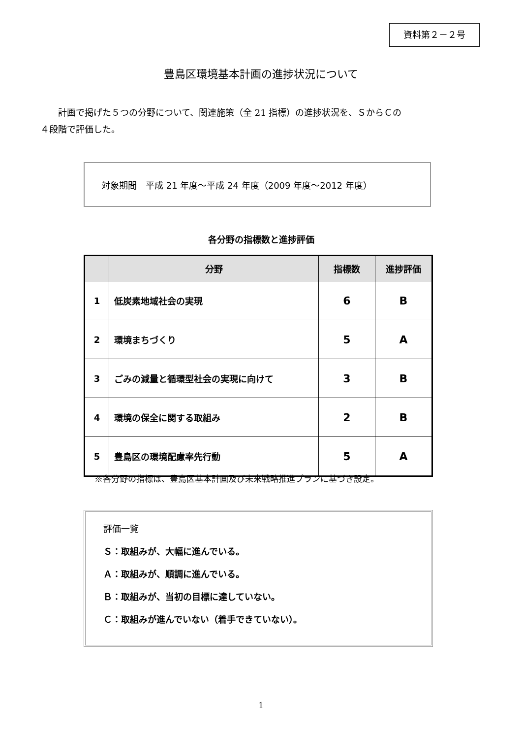資料第２－２号
豊島区環境基本計画の進捗状況について
計画で掲げた５つの分野について、関連施策（全 21 指標）の進捗状況を、ＳからＣの
４段階で評価した。
対象期間　平成 21 年度～平成 24 年度（2009 年度～2012 年度）
各分野の指標数と進捗評価
| | 分野 | 指標数 | 進捗評価 |
| --- | --- | --- | --- |
| 1 | 低炭素地域社会の実現 | 6 | B |
| 2 | 環境まちづくり | 5 | A |
| 3 | ごみの減量と循環型社会の実現に向けて | 3 | B |
| 4 | 環境の保全に関する取組み | 2 | B |
| 5 | 豊島区の環境配慮率先行動 | 5 | A |
※各分野の指標は、豊島区基本計画及び未来戦略推進プランに基づき設定。
評価一覧
Ｓ：取組みが、大幅に進んでいる。
Ａ：取組みが、順調に進んでいる。
Ｂ：取組みが、当初の目標に達していない。
Ｃ：取組みが進んでいない（着手できていない）。
1